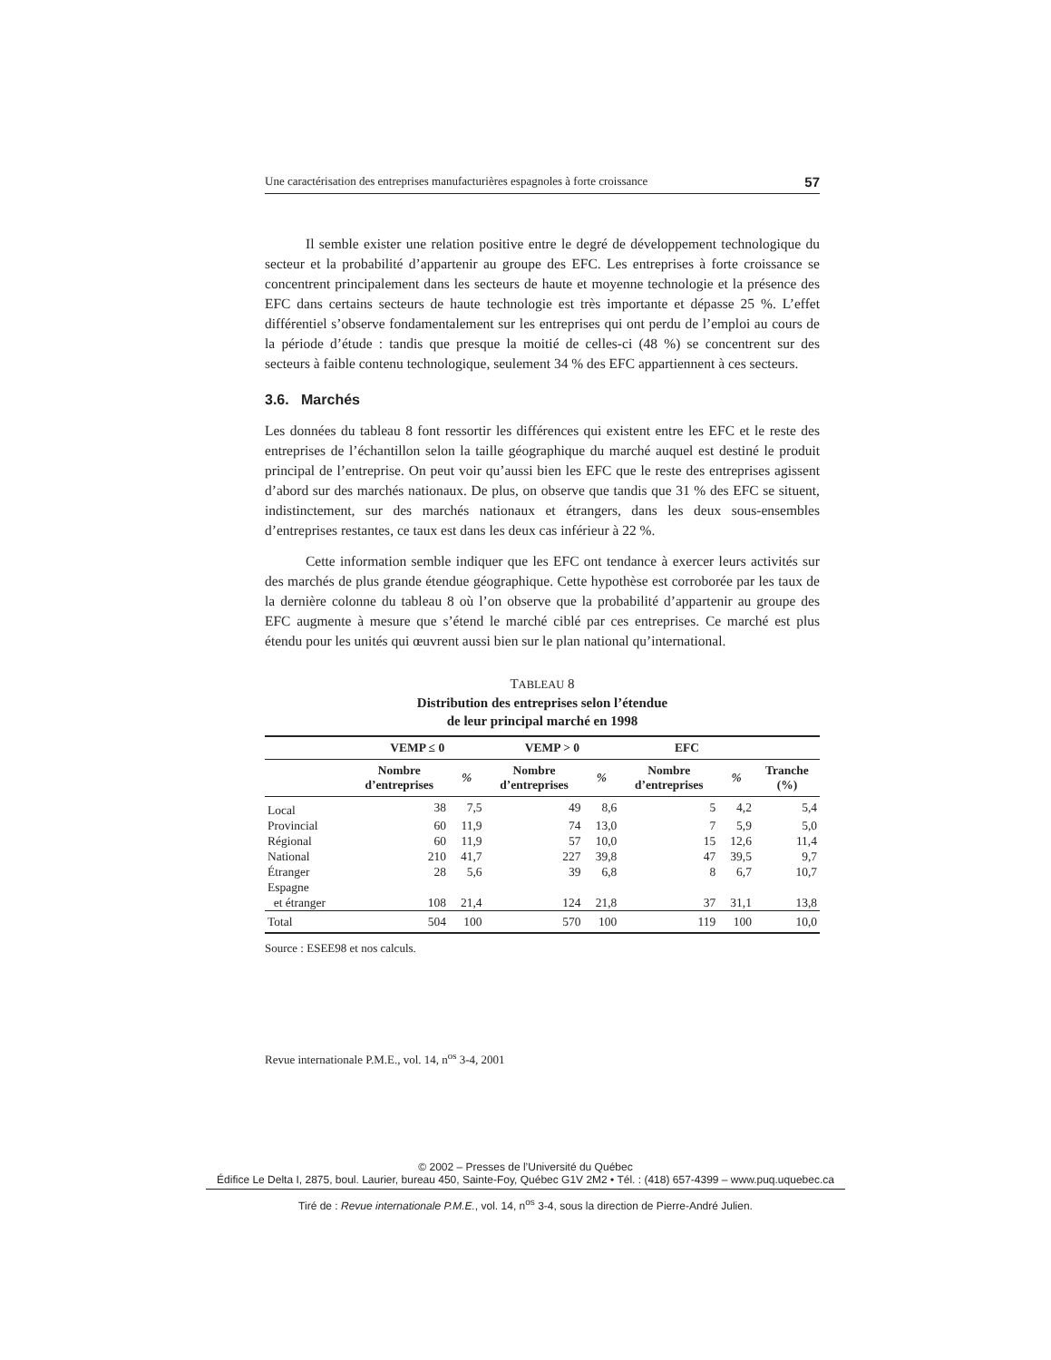Une caractérisation des entreprises manufacturières espagnoles à forte croissance 57
Il semble exister une relation positive entre le degré de développement technologique du secteur et la probabilité d’appartenir au groupe des EFC. Les entreprises à forte croissance se concentrent principalement dans les secteurs de haute et moyenne technologie et la présence des EFC dans certains secteurs de haute technologie est très importante et dépasse 25 %. L’effet différentiel s’observe fondamentalement sur les entreprises qui ont perdu de l’emploi au cours de la période d’étude : tandis que presque la moitié de celles-ci (48 %) se concentrent sur des secteurs à faible contenu technologique, seulement 34 % des EFC appartiennent à ces secteurs.
3.6. Marchés
Les données du tableau 8 font ressortir les différences qui existent entre les EFC et le reste des entreprises de l’échantillon selon la taille géographique du marché auquel est destiné le produit principal de l’entreprise. On peut voir qu’aussi bien les EFC que le reste des entreprises agissent d’abord sur des marchés nationaux. De plus, on observe que tandis que 31 % des EFC se situent, indistinctement, sur des marchés nationaux et étrangers, dans les deux sous-ensembles d’entreprises restantes, ce taux est dans les deux cas inférieur à 22 %.
Cette information semble indiquer que les EFC ont tendance à exercer leurs activités sur des marchés de plus grande étendue géographique. Cette hypothèse est corroborée par les taux de la dernière colonne du tableau 8 où l’on observe que la probabilité d’appartenir au groupe des EFC augmente à mesure que s’étend le marché ciblé par ces entreprises. Ce marché est plus étendu pour les unités qui œuvrent aussi bien sur le plan national qu’international.
TABLEAU 8
Distribution des entreprises selon l’étendue
de leur principal marché en 1998
| | VEMP ≤ 0 | | VEMP > 0 | | EFC | | |
| --- | --- | --- | --- | --- | --- | --- | --- |
| | Nombre d’entreprises | % | Nombre d’entreprises | % | Nombre d’entreprises | % | Tranche (%) |
| Local | 38 | 7,5 | 49 | 8,6 | 5 | 4,2 | 5,4 |
| Provincial | 60 | 11,9 | 74 | 13,0 | 7 | 5,9 | 5,0 |
| Régional | 60 | 11,9 | 57 | 10,0 | 15 | 12,6 | 11,4 |
| National | 210 | 41,7 | 227 | 39,8 | 47 | 39,5 | 9,7 |
| Étranger | 28 | 5,6 | 39 | 6,8 | 8 | 6,7 | 10,7 |
| Espagne et étranger | 108 | 21,4 | 124 | 21,8 | 37 | 31,1 | 13,8 |
| Total | 504 | 100 | 570 | 100 | 119 | 100 | 10,0 |
Source : ESEE98 et nos calculs.
Revue internationale P.M.E., vol. 14, n<sup>os</sup> 3-4, 2001
© 2002 – Presses de l’Université du Québec
Édifice Le Delta I, 2875, boul. Laurier, bureau 450, Sainte-Foy, Québec G1V 2M2 • Tél. : (418) 657-4399 – www.puq.uquebec.ca
Tiré de : Revue internationale P.M.E., vol. 14, n<sup>os</sup> 3-4, sous la direction de Pierre-André Julien.